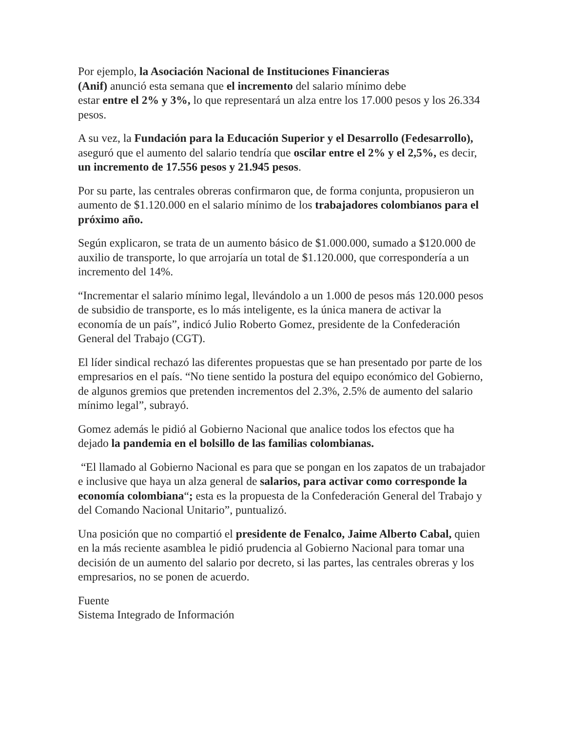Por ejemplo, la Asociación Nacional de Instituciones Financieras
(Anif) anunció esta semana que el incremento del salario mínimo debe
estar entre el 2% y 3%, lo que representará un alza entre los 17.000 pesos y los 26.334 pesos.
A su vez, la Fundación para la Educación Superior y el Desarrollo (Fedesarrollo), aseguró que el aumento del salario tendría que oscilar entre el 2% y el 2,5%, es decir, un incremento de 17.556 pesos y 21.945 pesos.
Por su parte, las centrales obreras confirmaron que, de forma conjunta, propusieron un aumento de $1.120.000 en el salario mínimo de los trabajadores colombianos para el próximo año.
Según explicaron, se trata de un aumento básico de $1.000.000, sumado a $120.000 de auxilio de transporte, lo que arrojaría un total de $1.120.000, que correspondería a un incremento del 14%.
“Incrementar el salario mínimo legal, llevándolo a un 1.000 de pesos más 120.000 pesos de subsidio de transporte, es lo más inteligente, es la única manera de activar la economía de un país”, indicó Julio Roberto Gomez, presidente de la Confederación General del Trabajo (CGT).
El líder sindical rechazó las diferentes propuestas que se han presentado por parte de los empresarios en el país. “No tiene sentido la postura del equipo económico del Gobierno, de algunos gremios que pretenden incrementos del 2.3%, 2.5% de aumento del salario mínimo legal”, subrayó.
Gomez además le pidió al Gobierno Nacional que analice todos los efectos que ha dejado la pandemia en el bolsillo de las familias colombianas.
“El llamado al Gobierno Nacional es para que se pongan en los zapatos de un trabajador e inclusive que haya un alza general de salarios, para activar como corresponde la economía colombiana“; esta es la propuesta de la Confederación General del Trabajo y del Comando Nacional Unitario”, puntualizó.
Una posición que no compartió el presidente de Fenalco, Jaime Alberto Cabal, quien en la más reciente asamblea le pidió prudencia al Gobierno Nacional para tomar una decisión de un aumento del salario por decreto, si las partes, las centrales obreras y los empresarios, no se ponen de acuerdo.
Fuente
Sistema Integrado de Información